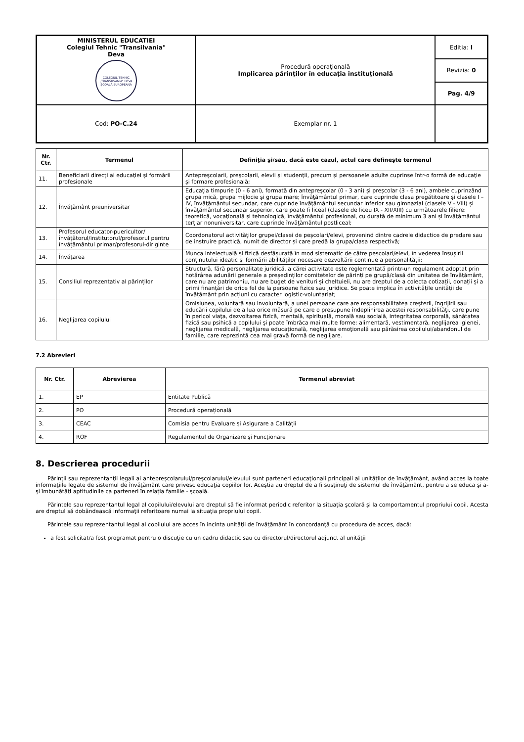| MINISTERUL EDUCATIEI Colegiul Tehnic "Transilvania" Deva COLEGIUL TEHNIC „TRANSILVANIA” DEVA ȘCOALĂ EUROPEANĂ | Procedură operațională Implicarea părinților în educația instituțională | Editia: I |
| | | Revizia: 0 |
| | | Pag. 4/9 |
| Cod: PO-C.24 | Exemplar nr. 1 | |
| Nr. Ctr. | Termenul | Definiţia şi/sau, dacă este cazul, actul care defineşte termenul |
| --- | --- | --- |
| 11. | Beneficiarii direcţi ai educaţiei şi formării profesionale | Antepreşcolarii, preşcolarii, elevii şi studenţii, precum şi persoanele adulte cuprinse într-o formă de educaţie şi formare profesională; |
| 12. | Învăţământ preuniversitar | Educaţia timpurie (0 - 6 ani), formată din antepreşcolar (0 - 3 ani) şi preşcolar (3 - 6 ani), ambele cuprinzând grupa mică, grupa mijlocie şi grupa mare; învăţământul primar, care cuprinde clasa pregătitoare şi clasele I – IV, învăţământul secundar, care cuprinde învăţământul secundar inferior sau gimnazial (clasele V - VIII) și învăţământul secundar superior, care poate fi liceal (clasele de liceu IX - XII/XIII) cu următoarele filiere: teoretică, vocaţională şi tehnologică, învăţământul profesional, cu durată de minimum 3 ani și învăţământul terţiar nonuniversitar, care cuprinde învăţământul postliceal; |
| 13. | Profesorul educator-puericultor/ învățătorul/institutorul/profesorul pentru învățământul primar/profesorul-diriginte | Coordonatorul activităților grupei/clasei de peșcolari/elevi, provenind dintre cadrele didactice de predare sau de instruire practică, numit de director și care predă la grupa/clasa respectivă; |
| 14. | Învățarea | Munca intelectuală și fizică desfășurată în mod sistematic de către peșcolari/elevi, în vederea însușirii conținutului ideatic și formării abilităților necesare dezvoltării continue a personalității; |
| 15. | Consiliul reprezentativ al părinților | Structură, fără personalitate juridică, a cărei activitate este reglementată printr-un regulament adoptat prin hotărârea adunării generale a președinților comitetelor de părinți pe grupă/clasă din unitatea de învățământ, care nu are patrimoniu, nu are buget de venituri și cheltuieli, nu are dreptul de a colecta cotizații, donații și a primi finanțări de orice fel de la persoane fizice sau juridice. Se poate implica în activitățile unității de învățământ prin acțiuni cu caracter logistic-voluntariat; |
| 16. | Neglijarea copilului | Omisiunea, voluntară sau involuntară, a unei persoane care are responsabilitatea creşterii, îngrijirii sau educării copilului de a lua orice măsură pe care o presupune îndeplinirea acestei responsabilităţi, care pune în pericol viaţa, dezvoltarea fizică, mentală, spirituală, morală sau socială, integritatea corporală, sănătatea fizică sau psihică a copilului şi poate îmbrăca mai multe forme: alimentară, vestimentară, neglijarea igienei, neglijarea medicală, neglijarea educaţională, neglijarea emoţională sau părăsirea copilului/abandonul de familie, care reprezintă cea mai gravă formă de neglijare. |
7.2 Abrevieri
| Nr. Ctr. | Abrevierea | Termenul abreviat |
| --- | --- | --- |
| 1. | EP | Entitate Publică |
| 2. | PO | Procedură operațională |
| 3. | CEAC | Comisia pentru Evaluare și Asigurare a Calității |
| 4. | ROF | Regulamentul de Organizare și Funcționare |
8. Descrierea procedurii
Părinţii sau reprezentanţii legali ai antepreşcolarului/preşcolarului/elevului sunt parteneri educaţionali principali ai unităţilor de învăţământ, având acces la toate informaţiile legate de sistemul de învăţământ care privesc educaţia copiilor lor. Aceștia au dreptul de a fi susţinuţi de sistemul de învăţământ, pentru a se educa şi a-şi îmbunătăţi aptitudinile ca parteneri în relaţia familie - şcoală.
Părintele sau reprezentantul legal al copilului/elevului are dreptul să fie informat periodic referitor la situaţia şcolară şi la comportamentul propriului copil. Acesta are dreptul să dobândească informaţii referitoare numai la situaţia propriului copil.
Părintele sau reprezentantul legal al copilului are acces în incinta unităţii de învăţământ în concordanţă cu procedura de acces, dacă:
a fost solicitat/a fost programat pentru o discuţie cu un cadru didactic sau cu directorul/directorul adjunct al unităţii